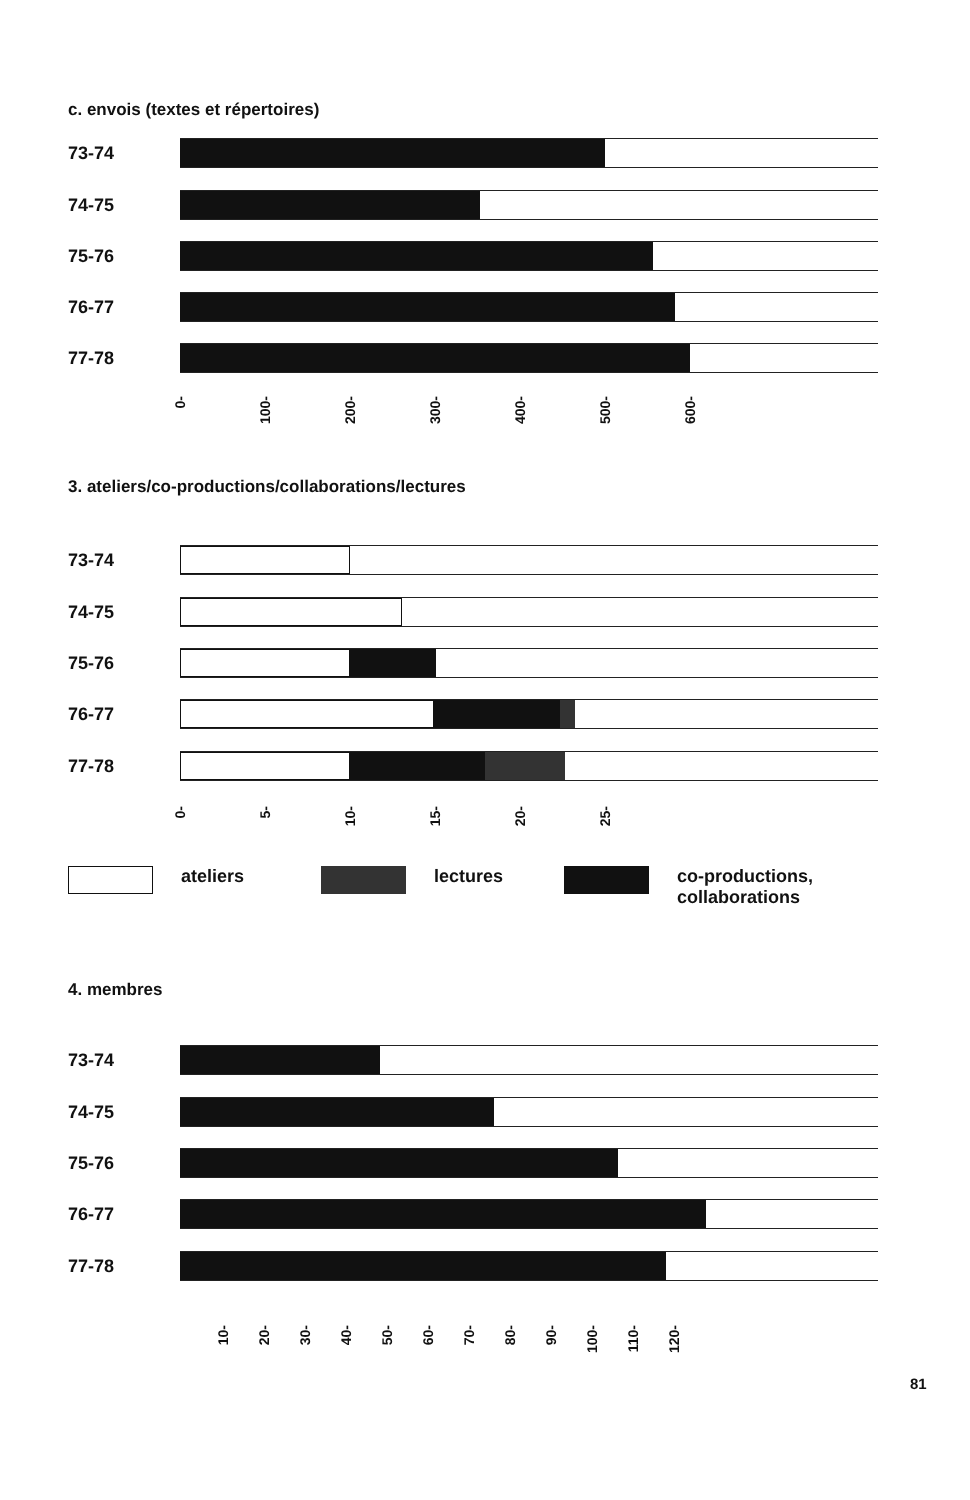c. envois (textes et répertoires)
73-74
74-75
75-76
76-77
77-78
0- 100- 200- 300- 400- 500- 600-
3. ateliers/co-productions/collaborations/lectures
73-74
74-75
75-76
76-77
77-78
0- 5- 10- 15- 20- 25-
ateliers lectures co-productions,
collaborations
4. membres
73-74
74-75
75-76
76-77
77-78
10- 20- 30- 40- 50- 60- 70- 80- 90- 100- 110- 120-
81